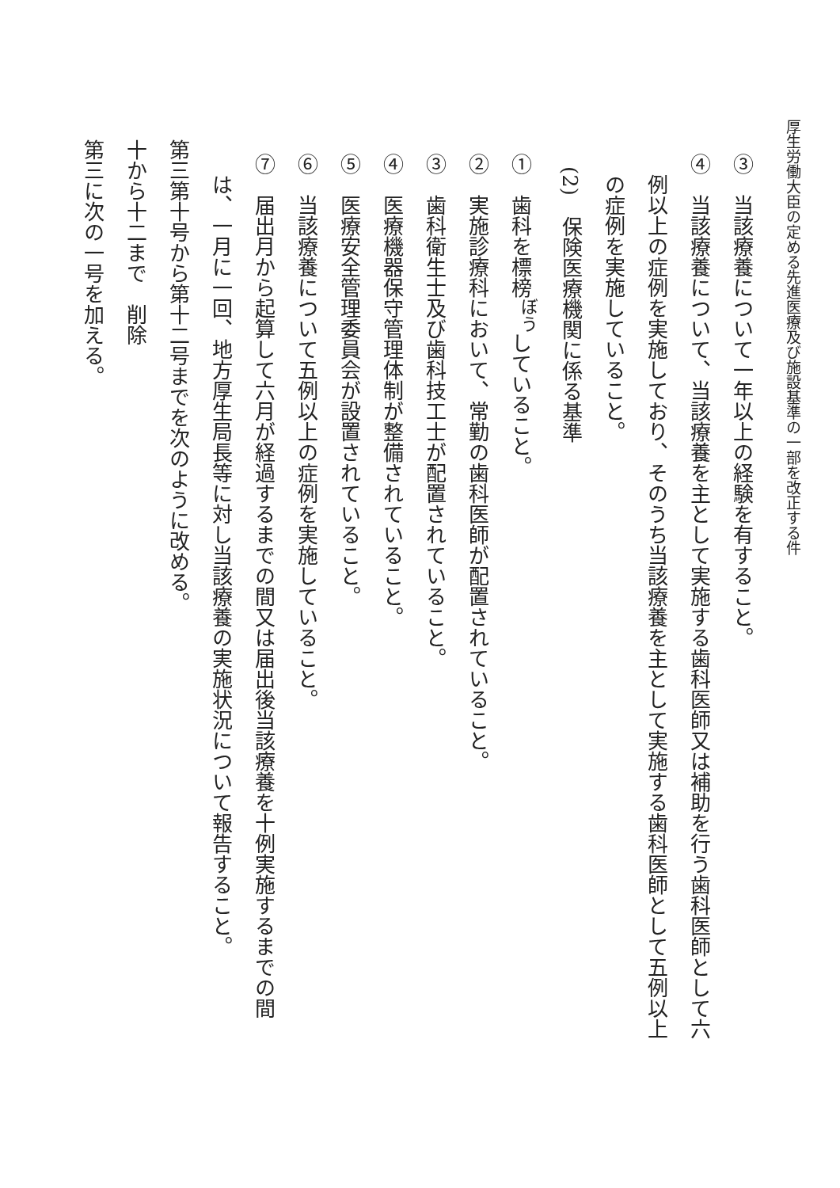厚生労働大臣の定める先進医療及び施設基準の一部を改正する件
③　当該療養について一年以上の経験を有すること。
④　当該療養について、当該療養を主として実施する歯科医師又は補助を行う歯科医師として六例以上の症例を実施しており、そのうち当該療養を主として実施する歯科医師として五例以上の症例を実施していること。
(2)　保険医療機関に係る基準
①　歯科を標榜<sup>ぼう</sup>していること。
②　実施診療科において、常勤の歯科医師が配置されていること。
③　歯科衛生士及び歯科技工士が配置されていること。
④　医療機器保守管理体制が整備されていること。
⑤　医療安全管理委員会が設置されていること。
⑥　当該療養について五例以上の症例を実施していること。
⑦　届出月から起算して六月が経過するまでの間又は届出後当該療養を十例実施するまでの間は、一月に一回、地方厚生局長等に対し当該療養の実施状況について報告すること。
第三第十号から第十二号までを次のように改める。
十から十二まで　削除
第三に次の一号を加える。